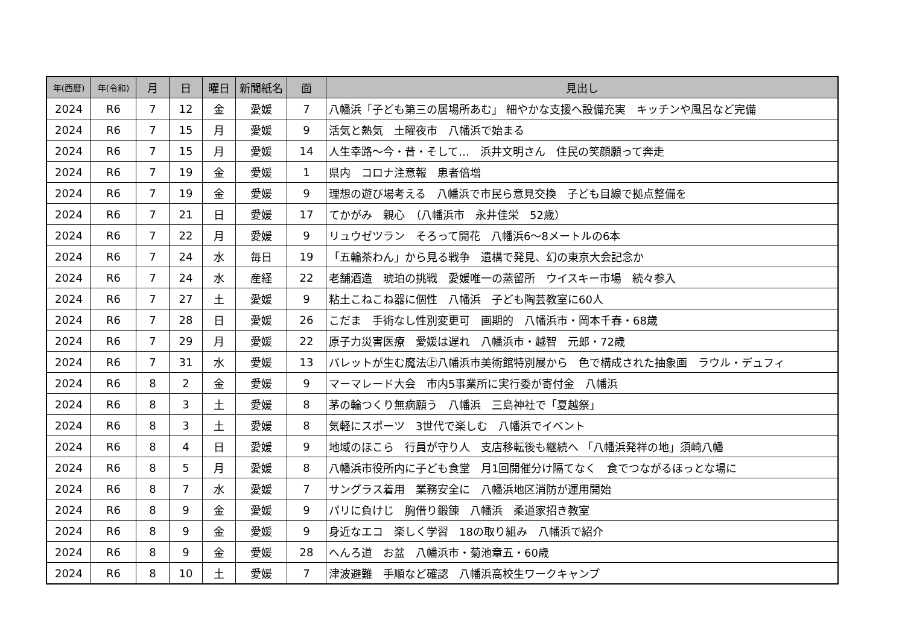| 年(西暦) | 年(令和) | 月 | 日 | 曜日 | 新聞紙名 | 面 | 見出し |
| --- | --- | --- | --- | --- | --- | --- | --- |
| 2024 | R6 | 7 | 12 | 金 | 愛媛 | 7 | 八幡浜「子ども第三の居場所あむ」 細やかな支援へ設備充実 キッチンや風呂など完備 |
| 2024 | R6 | 7 | 15 | 月 | 愛媛 | 9 | 活気と熱気 土曜夜市 八幡浜で始まる |
| 2024 | R6 | 7 | 15 | 月 | 愛媛 | 14 | 人生幸路～今・昔・そして… 浜井文明さん 住民の笑顔願って奔走 |
| 2024 | R6 | 7 | 19 | 金 | 愛媛 | 1 | 県内 コロナ注意報 患者倍増 |
| 2024 | R6 | 7 | 19 | 金 | 愛媛 | 9 | 理想の遊び場考える 八幡浜で市民ら意見交換 子ども目線で拠点整備を |
| 2024 | R6 | 7 | 21 | 日 | 愛媛 | 17 | てかがみ 親心 （八幡浜市 永井佳栄 52歳） |
| 2024 | R6 | 7 | 22 | 月 | 愛媛 | 9 | リュウゼツラン そろって開花 八幡浜6～8メートルの6本 |
| 2024 | R6 | 7 | 24 | 水 | 毎日 | 19 | 「五輪茶わん」から見る戦争 遺構で発見、幻の東京大会記念か |
| 2024 | R6 | 7 | 24 | 水 | 産経 | 22 | 老舗酒造 琥珀の挑戦 愛媛唯一の蒸留所 ウイスキー市場 続々参入 |
| 2024 | R6 | 7 | 27 | 土 | 愛媛 | 9 | 粘土こねこね器に個性 八幡浜 子ども陶芸教室に60人 |
| 2024 | R6 | 7 | 28 | 日 | 愛媛 | 26 | こだま 手術なし性別変更可 画期的 八幡浜市・岡本千春・68歳 |
| 2024 | R6 | 7 | 29 | 月 | 愛媛 | 22 | 原子力災害医療 愛媛は遅れ 八幡浜市・越智 元郎・72歳 |
| 2024 | R6 | 7 | 31 | 水 | 愛媛 | 13 | パレットが生む魔法㊤八幡浜市美術館特別展から 色で構成された抽象画 ラウル・デュフィ |
| 2024 | R6 | 8 | 2 | 金 | 愛媛 | 9 | マーマレード大会 市内5事業所に実行委が寄付金 八幡浜 |
| 2024 | R6 | 8 | 3 | 土 | 愛媛 | 8 | 茅の輪つくり無病願う 八幡浜 三島神社で「夏越祭」 |
| 2024 | R6 | 8 | 3 | 土 | 愛媛 | 8 | 気軽にスポーツ 3世代で楽しむ 八幡浜でイベント |
| 2024 | R6 | 8 | 4 | 日 | 愛媛 | 9 | 地域のほこら 行員が守り人 支店移転後も継続へ 「八幡浜発祥の地」須崎八幡 |
| 2024 | R6 | 8 | 5 | 月 | 愛媛 | 8 | 八幡浜市役所内に子ども食堂 月1回開催分け隔てなく 食でつながるほっとな場に |
| 2024 | R6 | 8 | 7 | 水 | 愛媛 | 7 | サングラス着用 業務安全に 八幡浜地区消防が運用開始 |
| 2024 | R6 | 8 | 9 | 金 | 愛媛 | 9 | パリに負けじ 胸借り鍛錬 八幡浜 柔道家招き教室 |
| 2024 | R6 | 8 | 9 | 金 | 愛媛 | 9 | 身近なエコ 楽しく学習 18の取り組み 八幡浜で紹介 |
| 2024 | R6 | 8 | 9 | 金 | 愛媛 | 28 | へんろ道 お盆 八幡浜市・菊池章五・60歳 |
| 2024 | R6 | 8 | 10 | 土 | 愛媛 | 7 | 津波避難 手順など確認 八幡浜高校生ワークキャンプ |